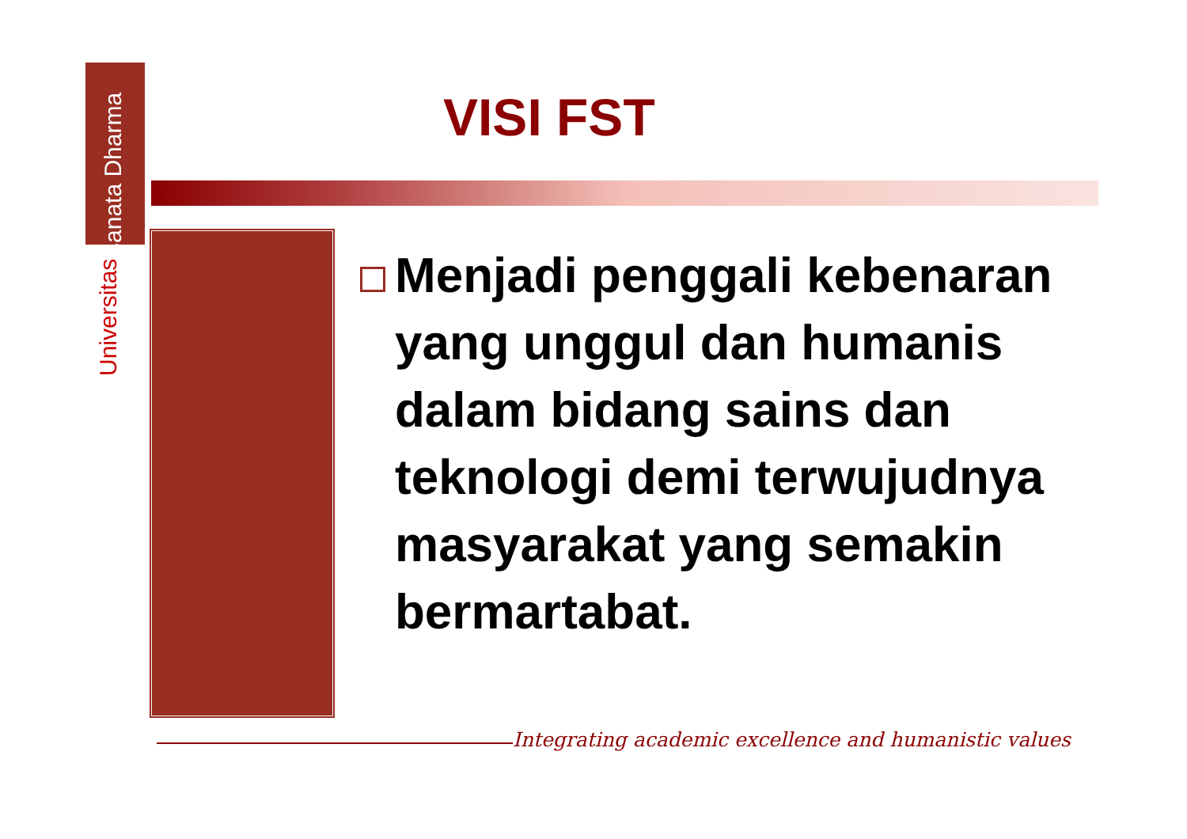Universitas Sanata Dharma
VISI FST
Menjadi penggali kebenaran yang unggul dan humanis dalam bidang sains dan teknologi demi terwujudnya masyarakat yang semakin bermartabat.
Integrating academic excellence and humanistic values